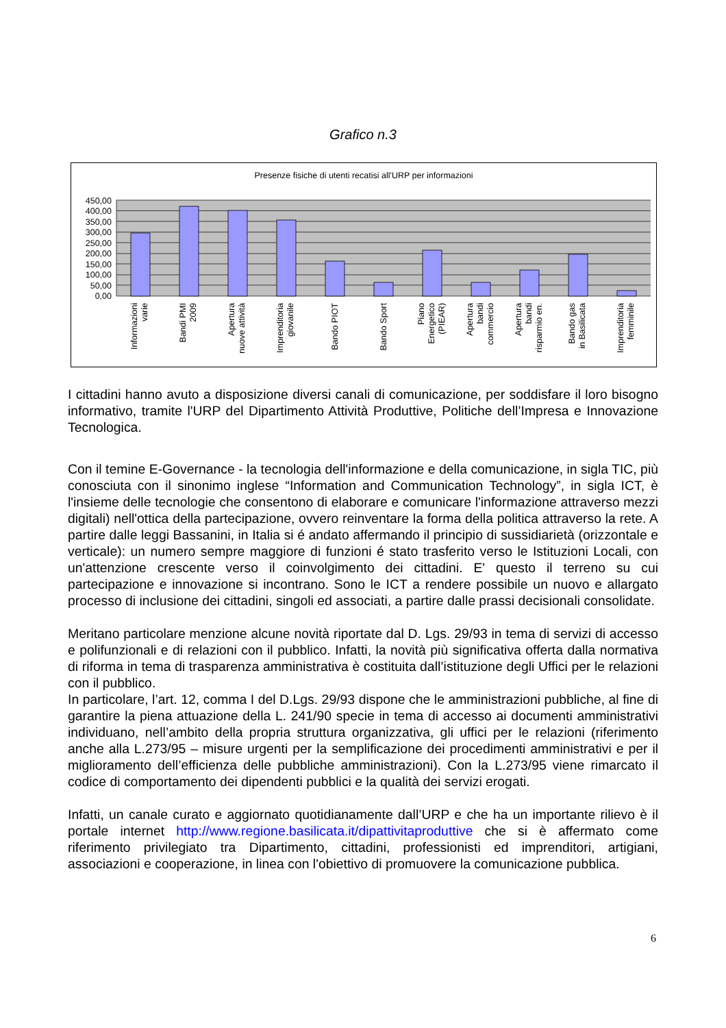Grafico n.3
Presenze fisiche di utenti recatisi all'URP per informazioni
450,00
400,00
350,00
300,00
250,00
200,00
150,00
100,00
50,00
0,00
Informazioni
varie
Bandi PMI
2009
Apertura
nuove attività
Imprenditoria
giovanile
Bando PIOT
Bando Sport
Piano
Energetico
(PIEAR)
Apertura
bandi
commercio
Apertura
bandi
risparmio en.
Bando gas
in Basilicata
Imprenditoria
femminile
I cittadini hanno avuto a disposizione diversi canali di comunicazione, per soddisfare il loro bisogno informativo, tramite l'URP del Dipartimento Attività Produttive, Politiche dell’Impresa e Innovazione Tecnologica.
Con il temine E-Governance - la tecnologia dell'informazione e della comunicazione, in sigla TIC, più conosciuta con il sinonimo inglese “Information and Communication Technology”, in sigla ICT, è l'insieme delle tecnologie che consentono di elaborare e comunicare l'informazione attraverso mezzi digitali) nell'ottica della partecipazione, ovvero reinventare la forma della politica attraverso la rete. A partire dalle leggi Bassanini, in Italia si é andato affermando il principio di sussidiarietà (orizzontale e verticale): un numero sempre maggiore di funzioni é stato trasferito verso le Istituzioni Locali, con un'attenzione crescente verso il coinvolgimento dei cittadini. E' questo il terreno su cui partecipazione e innovazione si incontrano. Sono le ICT a rendere possibile un nuovo e allargato processo di inclusione dei cittadini, singoli ed associati, a partire dalle prassi decisionali consolidate.
Meritano particolare menzione alcune novità riportate dal D. Lgs. 29/93 in tema di servizi di accesso e polifunzionali e di relazioni con il pubblico. Infatti, la novità più significativa offerta dalla normativa di riforma in tema di trasparenza amministrativa è costituita dall’istituzione degli Uffici per le relazioni con il pubblico.
In particolare, l’art. 12, comma I del D.Lgs. 29/93 dispone che le amministrazioni pubbliche, al fine di garantire la piena attuazione della L. 241/90 specie in tema di accesso ai documenti amministrativi individuano, nell’ambito della propria struttura organizzativa, gli uffici per le relazioni (riferimento anche alla L.273/95 – misure urgenti per la semplificazione dei procedimenti amministrativi e per il miglioramento dell’efficienza delle pubbliche amministrazioni). Con la L.273/95 viene rimarcato il codice di comportamento dei dipendenti pubblici e la qualità dei servizi erogati.
Infatti, un canale curato e aggiornato quotidianamente dall’URP e che ha un importante rilievo è il portale internet http://www.regione.basilicata.it/dipattivitaproduttive che si è affermato come riferimento privilegiato tra Dipartimento, cittadini, professionisti ed imprenditori, artigiani, associazioni e cooperazione, in linea con l'obiettivo di promuovere la comunicazione pubblica.
6